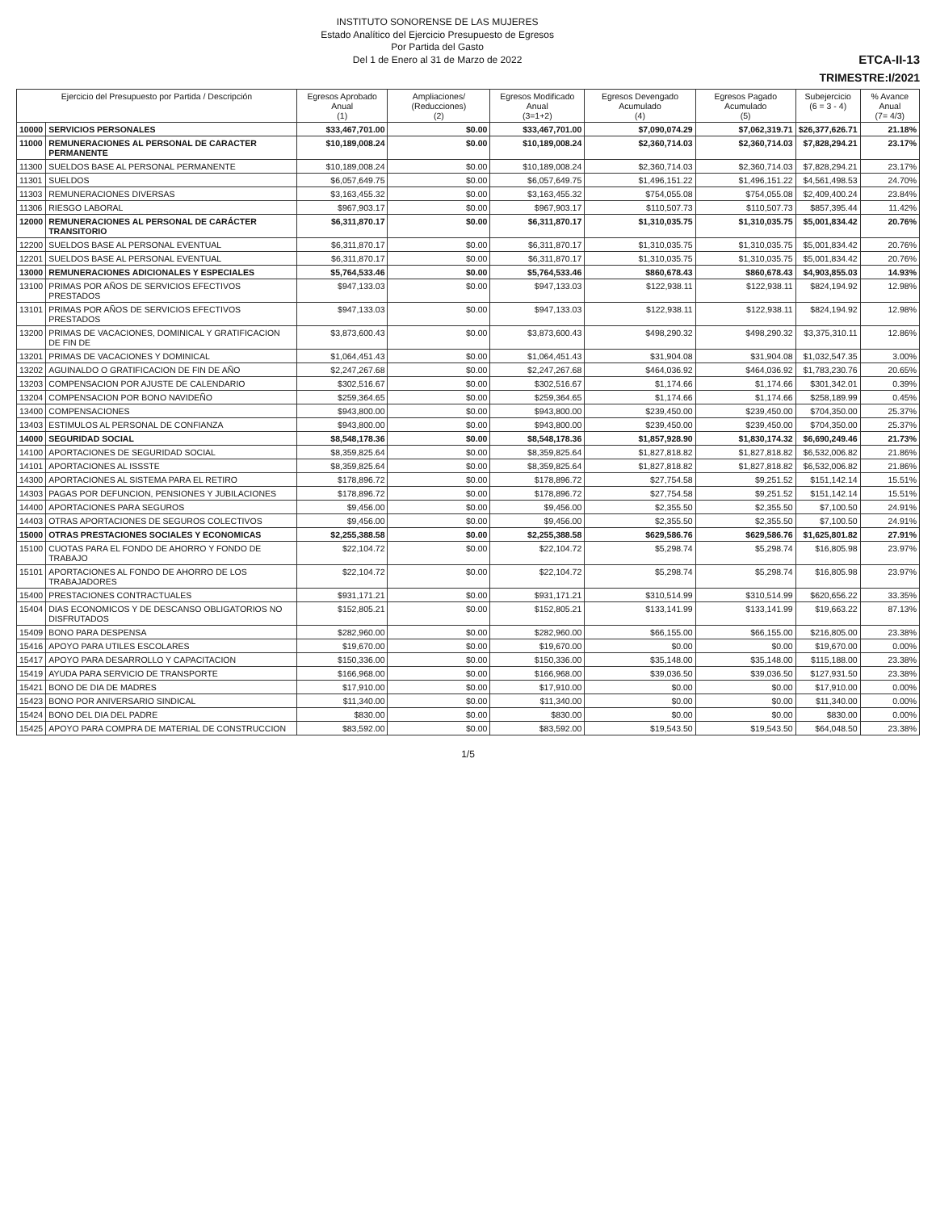INSTITUTO SONORENSE DE LAS MUJERES
Estado Analítico del Ejercicio Presupuesto de Egresos
Por Partida del Gasto
Del 1 de Enero al 31 de Marzo de 2022
ETCA-II-13
TRIMESTRE:I/2021
| Ejercicio del Presupuesto por Partida / Descripción | | Egresos Aprobado Anual (1) | Ampliaciones/ (Reducciones) (2) | Egresos Modificado Anual (3=1+2) | Egresos Devengado Acumulado (4) | Egresos Pagado Acumulado (5) | Subejercicio (6 = 3 - 4) | % Avance Anual (7= 4/3) |
| --- | --- | --- | --- | --- | --- | --- | --- | --- |
| 10000 | SERVICIOS PERSONALES | $33,467,701.00 | $0.00 | $33,467,701.00 | $7,090,074.29 | $7,062,319.71 | $26,377,626.71 | 21.18% |
| 11000 | REMUNERACIONES AL PERSONAL DE CARACTER PERMANENTE | $10,189,008.24 | $0.00 | $10,189,008.24 | $2,360,714.03 | $2,360,714.03 | $7,828,294.21 | 23.17% |
| 11300 | SUELDOS BASE AL PERSONAL PERMANENTE | $10,189,008.24 | $0.00 | $10,189,008.24 | $2,360,714.03 | $2,360,714.03 | $7,828,294.21 | 23.17% |
| 11301 | SUELDOS | $6,057,649.75 | $0.00 | $6,057,649.75 | $1,496,151.22 | $1,496,151.22 | $4,561,498.53 | 24.70% |
| 11303 | REMUNERACIONES DIVERSAS | $3,163,455.32 | $0.00 | $3,163,455.32 | $754,055.08 | $754,055.08 | $2,409,400.24 | 23.84% |
| 11306 | RIESGO LABORAL | $967,903.17 | $0.00 | $967,903.17 | $110,507.73 | $110,507.73 | $857,395.44 | 11.42% |
| 12000 | REMUNERACIONES AL PERSONAL DE CARÁCTER TRANSITORIO | $6,311,870.17 | $0.00 | $6,311,870.17 | $1,310,035.75 | $1,310,035.75 | $5,001,834.42 | 20.76% |
| 12200 | SUELDOS BASE AL PERSONAL EVENTUAL | $6,311,870.17 | $0.00 | $6,311,870.17 | $1,310,035.75 | $1,310,035.75 | $5,001,834.42 | 20.76% |
| 12201 | SUELDOS BASE AL PERSONAL EVENTUAL | $6,311,870.17 | $0.00 | $6,311,870.17 | $1,310,035.75 | $1,310,035.75 | $5,001,834.42 | 20.76% |
| 13000 | REMUNERACIONES ADICIONALES Y ESPECIALES | $5,764,533.46 | $0.00 | $5,764,533.46 | $860,678.43 | $860,678.43 | $4,903,855.03 | 14.93% |
| 13100 | PRIMAS POR AÑOS DE SERVICIOS EFECTIVOS PRESTADOS | $947,133.03 | $0.00 | $947,133.03 | $122,938.11 | $122,938.11 | $824,194.92 | 12.98% |
| 13101 | PRIMAS POR AÑOS DE SERVICIOS EFECTIVOS PRESTADOS | $947,133.03 | $0.00 | $947,133.03 | $122,938.11 | $122,938.11 | $824,194.92 | 12.98% |
| 13200 | PRIMAS DE VACACIONES, DOMINICAL Y GRATIFICACION DE FIN DE | $3,873,600.43 | $0.00 | $3,873,600.43 | $498,290.32 | $498,290.32 | $3,375,310.11 | 12.86% |
| 13201 | PRIMAS DE VACACIONES Y DOMINICAL | $1,064,451.43 | $0.00 | $1,064,451.43 | $31,904.08 | $31,904.08 | $1,032,547.35 | 3.00% |
| 13202 | AGUINALDO O GRATIFICACION DE FIN DE AÑO | $2,247,267.68 | $0.00 | $2,247,267.68 | $464,036.92 | $464,036.92 | $1,783,230.76 | 20.65% |
| 13203 | COMPENSACION POR AJUSTE DE CALENDARIO | $302,516.67 | $0.00 | $302,516.67 | $1,174.66 | $1,174.66 | $301,342.01 | 0.39% |
| 13204 | COMPENSACION POR BONO NAVIDEÑO | $259,364.65 | $0.00 | $259,364.65 | $1,174.66 | $1,174.66 | $258,189.99 | 0.45% |
| 13400 | COMPENSACIONES | $943,800.00 | $0.00 | $943,800.00 | $239,450.00 | $239,450.00 | $704,350.00 | 25.37% |
| 13403 | ESTIMULOS AL PERSONAL DE CONFIANZA | $943,800.00 | $0.00 | $943,800.00 | $239,450.00 | $239,450.00 | $704,350.00 | 25.37% |
| 14000 | SEGURIDAD SOCIAL | $8,548,178.36 | $0.00 | $8,548,178.36 | $1,857,928.90 | $1,830,174.32 | $6,690,249.46 | 21.73% |
| 14100 | APORTACIONES DE SEGURIDAD SOCIAL | $8,359,825.64 | $0.00 | $8,359,825.64 | $1,827,818.82 | $1,827,818.82 | $6,532,006.82 | 21.86% |
| 14101 | APORTACIONES AL ISSSTE | $8,359,825.64 | $0.00 | $8,359,825.64 | $1,827,818.82 | $1,827,818.82 | $6,532,006.82 | 21.86% |
| 14300 | APORTACIONES AL SISTEMA PARA EL RETIRO | $178,896.72 | $0.00 | $178,896.72 | $27,754.58 | $9,251.52 | $151,142.14 | 15.51% |
| 14303 | PAGAS POR DEFUNCION, PENSIONES Y JUBILACIONES | $178,896.72 | $0.00 | $178,896.72 | $27,754.58 | $9,251.52 | $151,142.14 | 15.51% |
| 14400 | APORTACIONES PARA SEGUROS | $9,456.00 | $0.00 | $9,456.00 | $2,355.50 | $2,355.50 | $7,100.50 | 24.91% |
| 14403 | OTRAS APORTACIONES DE SEGUROS COLECTIVOS | $9,456.00 | $0.00 | $9,456.00 | $2,355.50 | $2,355.50 | $7,100.50 | 24.91% |
| 15000 | OTRAS PRESTACIONES SOCIALES Y ECONOMICAS | $2,255,388.58 | $0.00 | $2,255,388.58 | $629,586.76 | $629,586.76 | $1,625,801.82 | 27.91% |
| 15100 | CUOTAS PARA EL FONDO DE AHORRO Y FONDO DE TRABAJO | $22,104.72 | $0.00 | $22,104.72 | $5,298.74 | $5,298.74 | $16,805.98 | 23.97% |
| 15101 | APORTACIONES AL FONDO DE AHORRO DE LOS TRABAJADORES | $22,104.72 | $0.00 | $22,104.72 | $5,298.74 | $5,298.74 | $16,805.98 | 23.97% |
| 15400 | PRESTACIONES CONTRACTUALES | $931,171.21 | $0.00 | $931,171.21 | $310,514.99 | $310,514.99 | $620,656.22 | 33.35% |
| 15404 | DIAS ECONOMICOS Y DE DESCANSO OBLIGATORIOS NO DISFRUTADOS | $152,805.21 | $0.00 | $152,805.21 | $133,141.99 | $133,141.99 | $19,663.22 | 87.13% |
| 15409 | BONO PARA DESPENSA | $282,960.00 | $0.00 | $282,960.00 | $66,155.00 | $66,155.00 | $216,805.00 | 23.38% |
| 15416 | APOYO PARA UTILES ESCOLARES | $19,670.00 | $0.00 | $19,670.00 | $0.00 | $0.00 | $19,670.00 | 0.00% |
| 15417 | APOYO PARA DESARROLLO Y CAPACITACION | $150,336.00 | $0.00 | $150,336.00 | $35,148.00 | $35,148.00 | $115,188.00 | 23.38% |
| 15419 | AYUDA PARA SERVICIO DE TRANSPORTE | $166,968.00 | $0.00 | $166,968.00 | $39,036.50 | $39,036.50 | $127,931.50 | 23.38% |
| 15421 | BONO DE DIA DE MADRES | $17,910.00 | $0.00 | $17,910.00 | $0.00 | $0.00 | $17,910.00 | 0.00% |
| 15423 | BONO POR ANIVERSARIO SINDICAL | $11,340.00 | $0.00 | $11,340.00 | $0.00 | $0.00 | $11,340.00 | 0.00% |
| 15424 | BONO DEL DIA DEL PADRE | $830.00 | $0.00 | $830.00 | $0.00 | $0.00 | $830.00 | 0.00% |
| 15425 | APOYO PARA COMPRA DE MATERIAL DE CONSTRUCCION | $83,592.00 | $0.00 | $83,592.00 | $19,543.50 | $19,543.50 | $64,048.50 | 23.38% |
1/5